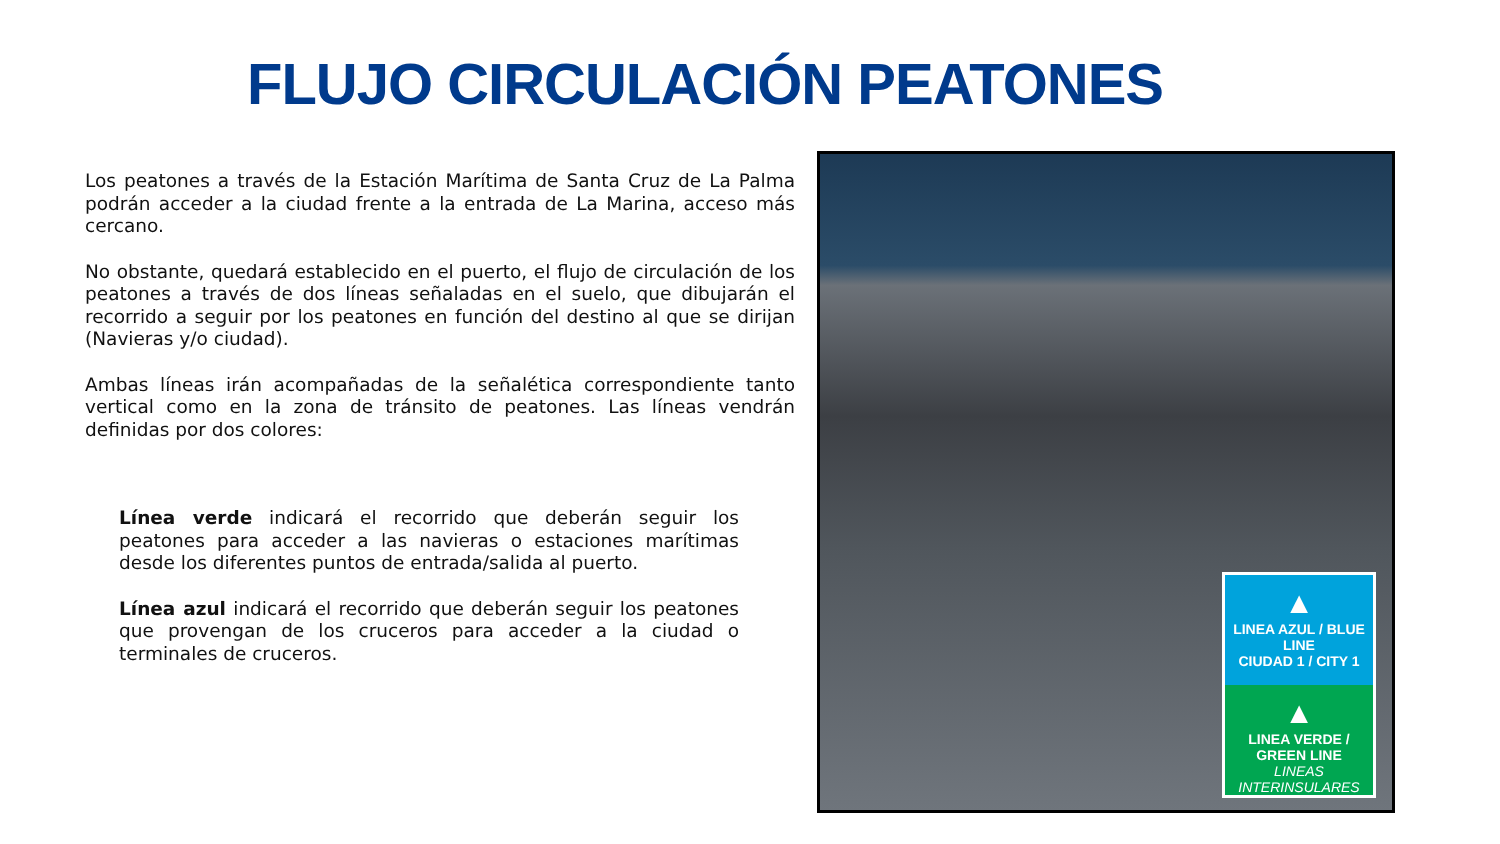FLUJO CIRCULACIÓN PEATONES
Los peatones a través de la Estación Marítima de Santa Cruz de La Palma podrán acceder a la ciudad frente a la entrada de La Marina, acceso más cercano.
No obstante, quedará establecido en el puerto, el flujo de circulación de los peatones a través de dos líneas señaladas en el suelo, que dibujarán el recorrido a seguir por los peatones en función del destino al que se dirijan (Navieras y/o ciudad).
Ambas líneas irán acompañadas de la señalética correspondiente tanto vertical como en la zona de tránsito de peatones. Las líneas vendrán definidas por dos colores:
Línea verde indicará el recorrido que deberán seguir los peatones para acceder a las navieras o estaciones marítimas desde los diferentes puntos de entrada/salida al puerto.
Línea azul indicará el recorrido que deberán seguir los peatones que provengan de los cruceros para acceder a la ciudad o terminales de cruceros.
▲
LINEA AZUL / BLUE LINE
CIUDAD 1 / CITY 1
▲
LINEA VERDE / GREEN LINE
LINEAS INTERINSULARES